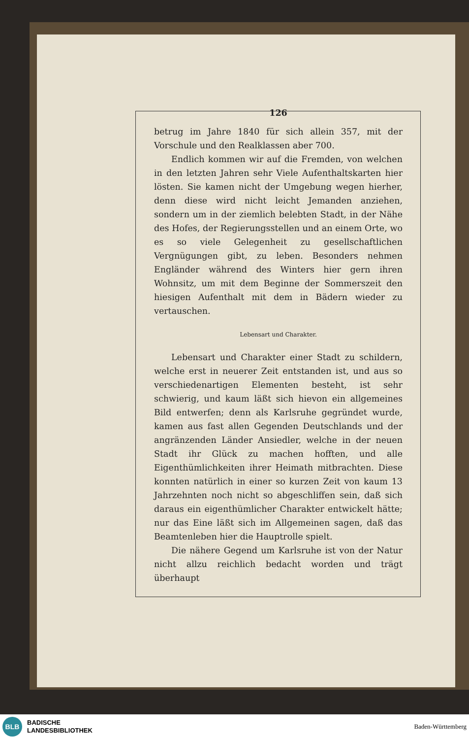126
betrug im Jahre 1840 für sich allein 357, mit der Vorschule und den Realklassen aber 700.
Endlich kommen wir auf die Fremden, von welchen in den letzten Jahren sehr Viele Aufenthaltskarten hier lösten. Sie kamen nicht der Umgebung wegen hierher, denn diese wird nicht leicht Jemanden anziehen, sondern um in der ziemlich belebten Stadt, in der Nähe des Hofes, der Regierungsstellen und an einem Orte, wo es so viele Gelegenheit zu gesellschaftlichen Vergnügungen gibt, zu leben. Besonders nehmen Engländer während des Winters hier gern ihren Wohnsitz, um mit dem Beginne der Sommerszeit den hiesigen Aufenthalt mit dem in Bädern wieder zu vertauschen.
Lebensart und Charakter.
Lebensart und Charakter einer Stadt zu schildern, welche erst in neuerer Zeit entstanden ist, und aus so verschiedenartigen Elementen besteht, ist sehr schwierig, und kaum läßt sich hievon ein allgemeines Bild entwerfen; denn als Karlsruhe gegründet wurde, kamen aus fast allen Gegenden Deutschlands und der angränzenden Länder Ansiedler, welche in der neuen Stadt ihr Glück zu machen hofften, und alle Eigenthümlichkeiten ihrer Heimath mitbrachten. Diese konnten natürlich in einer so kurzen Zeit von kaum 13 Jahrzehnten noch nicht so abgeschliffen sein, daß sich daraus ein eigenthümlicher Charakter entwickelt hätte; nur das Eine läßt sich im Allgemeinen sagen, daß das Beamtenleben hier die Hauptrolle spielt.
Die nähere Gegend um Karlsruhe ist von der Natur nicht allzu reichlich bedacht worden und trägt überhaupt
BLB
BADISCHE
LANDESBIBLIOTHEK
Baden-Württemberg